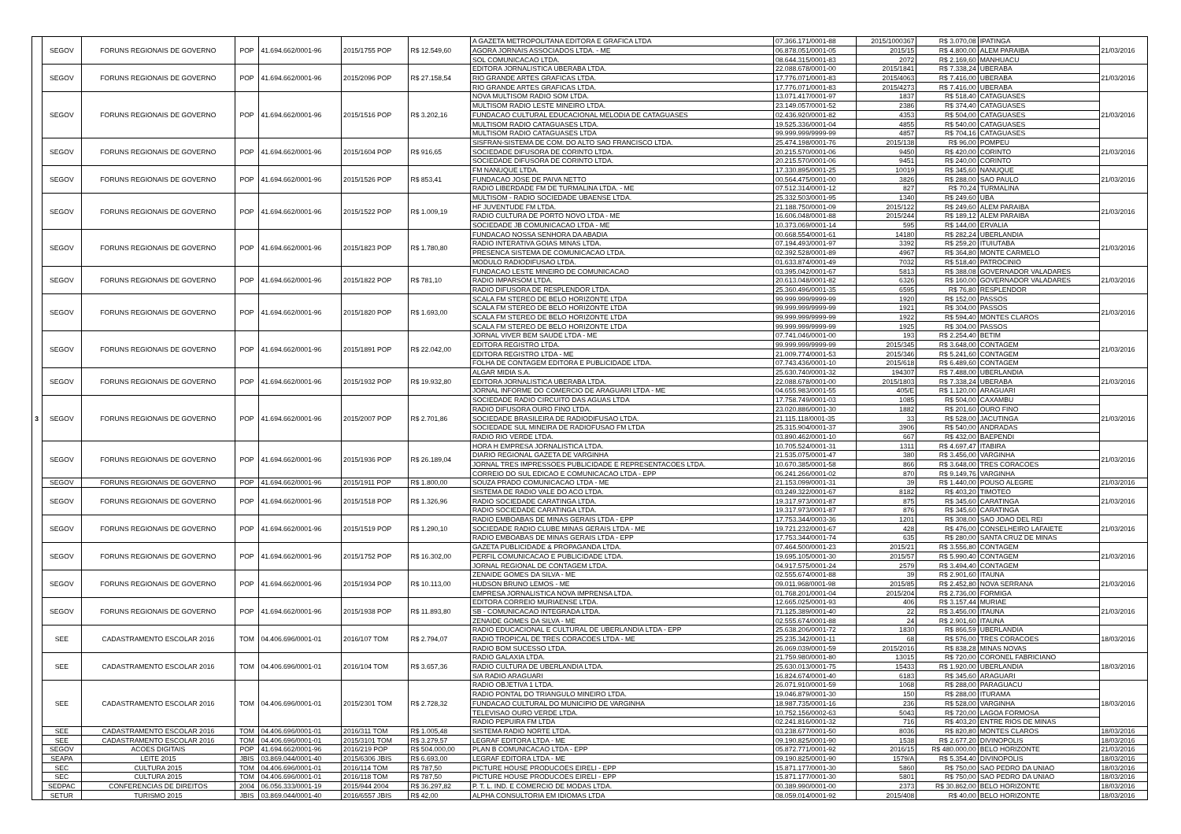| 3 | SEGOV | FORUNS REGIONAIS DE GOVERNO | POP | 41.694.662/0001-96 | 2015/1755 POP | R$ 12.549,60 | A GAZETA METROPOLITANA EDITORA E GRAFICA LTDA | 07.366.171/0001-88 | 2015/1000367 | R$ 3.070,08 | IPATINGA | 21/03/2016 |
| | | | | | | | AGORA JORNAIS ASSOCIADOS LTDA. - ME | 06.878.051/0001-05 | 2015/15 | R$ 4.800,00 | ALEM PARAIBA | |
| | | | | | | | SOL COMUNICACAO LTDA. | 08.644.315/0001-83 | 2072 | R$ 2.169,60 | MANHUACU | |
| | SEGOV | FORUNS REGIONAIS DE GOVERNO | POP | 41.694.662/0001-96 | 2015/2096 POP | R$ 27.158,54 | EDITORA JORNALISTICA UBERABA LTDA. | 22.088.678/0001-00 | 2015/1841 | R$ 7.338,24 | UBERABA | 21/03/2016 |
| | | | | | | | RIO GRANDE ARTES GRAFICAS LTDA. | 17.776.071/0001-83 | 2015/4063 | R$ 7.416,00 | UBERABA | |
| | | | | | | | RIO GRANDE ARTES GRAFICAS LTDA. | 17.776.071/0001-83 | 2015/4273 | R$ 7.416,00 | UBERABA | |
| | SEGOV | FORUNS REGIONAIS DE GOVERNO | POP | 41.694.662/0001-96 | 2015/1516 POP | R$ 3.202,16 | NOVA MULTISOM RADIO SOM LTDA. | 13.071.417/0001-97 | 1837 | R$ 518,40 | CATAGUASES | 21/03/2016 |
| | | | | | | | MULTISOM RADIO LESTE MINEIRO LTDA. | 23.149.057/0001-52 | 2386 | R$ 374,40 | CATAGUASES | |
| | | | | | | | FUNDACAO CULTURAL EDUCACIONAL MELODIA DE CATAGUASES | 02.436.920/0001-82 | 4353 | R$ 504,00 | CATAGUASES | |
| | | | | | | | MULTISOM RADIO CATAGUASES LTDA. | 19.525.336/0001-04 | 4855 | R$ 540,00 | CATAGUASES | |
| | | | | | | | MULTISOM RADIO CATAGUASES LTDA | 99.999.999/9999-99 | 4857 | R$ 704,16 | CATAGUASES | |
| | SEGOV | FORUNS REGIONAIS DE GOVERNO | POP | 41.694.662/0001-96 | 2015/1604 POP | R$ 916,65 | SISFRAN-SISTEMA DE COM. DO ALTO SAO FRANCISCO LTDA. | 25.474.198/0001-76 | 2015/138 | R$ 96,00 | POMPEU | 21/03/2016 |
| | | | | | | | SOCIEDADE DIFUSORA DE CORINTO LTDA. | 20.215.570/0001-06 | 9450 | R$ 420,00 | CORINTO | |
| | | | | | | | SOCIEDADE DIFUSORA DE CORINTO LTDA. | 20.215.570/0001-06 | 9451 | R$ 240,00 | CORINTO | |
| | SEGOV | FORUNS REGIONAIS DE GOVERNO | POP | 41.694.662/0001-96 | 2015/1526 POP | R$ 853,41 | FM NANUQUE LTDA. | 17.330.895/0001-25 | 10019 | R$ 345,60 | NANUQUE | 21/03/2016 |
| | | | | | | | FUNDACAO JOSE DE PAIVA NETTO | 00.564.475/0001-00 | 3826 | R$ 288,00 | SAO PAULO | |
| | | | | | | | RADIO LIBERDADE FM DE TURMALINA LTDA. - ME | 07.512.314/0001-12 | 827 | R$ 70,24 | TURMALINA | |
| | SEGOV | FORUNS REGIONAIS DE GOVERNO | POP | 41.694.662/0001-96 | 2015/1522 POP | R$ 1.009,19 | MULTISOM - RADIO SOCIEDADE UBAENSE LTDA. | 25.332.503/0001-95 | 1340 | R$ 249,60 | UBA | 21/03/2016 |
| | | | | | | | HF JUVENTUDE FM LTDA. | 21.188.750/0001-09 | 2015/122 | R$ 249,60 | ALEM PARAIBA | |
| | | | | | | | RADIO CULTURA DE PORTO NOVO LTDA - ME | 16.606.048/0001-88 | 2015/244 | R$ 189,12 | ALEM PARAIBA | |
| | | | | | | | SOCIEDADE JB COMUNICACAO LTDA - ME | 10.373.069/0001-14 | 595 | R$ 144,00 | ERVALIA | |
| | SEGOV | FORUNS REGIONAIS DE GOVERNO | POP | 41.694.662/0001-96 | 2015/1823 POP | R$ 1.780,80 | FUNDACAO NOSSA SENHORA DA ABADIA | 00.668.554/0001-61 | 14180 | R$ 282,24 | UBERLANDIA | 21/03/2016 |
| | | | | | | | RADIO INTERATIVA GOIAS MINAS LTDA. | 07.194.493/0001-97 | 3392 | R$ 259,20 | ITUIUTABA | |
| | | | | | | | PRESENCA SISTEMA DE COMUNICACAO LTDA. | 02.392.528/0001-89 | 4967 | R$ 364,80 | MONTE CARMELO | |
| | | | | | | | MODULO RADIODIFUSAO LTDA. | 01.633.874/0001-49 | 7032 | R$ 518,40 | PATROCINIO | |
| | SEGOV | FORUNS REGIONAIS DE GOVERNO | POP | 41.694.662/0001-96 | 2015/1822 POP | R$ 781,10 | FUNDACAO LESTE MINEIRO DE COMUNICACAO | 03.395.042/0001-67 | 5813 | R$ 388,08 | GOVERNADOR VALADARES | 21/03/2016 |
| | | | | | | | RADIO IMPARSOM LTDA. | 20.613.048/0001-82 | 6326 | R$ 160,00 | GOVERNADOR VALADARES | |
| | | | | | | | RADIO DIFUSORA DE RESPLENDOR LTDA. | 25.360.496/0001-35 | 6595 | R$ 76,80 | RESPLENDOR | |
| | SEGOV | FORUNS REGIONAIS DE GOVERNO | POP | 41.694.662/0001-96 | 2015/1820 POP | R$ 1.693,00 | SCALA FM STEREO DE BELO HORIZONTE LTDA | 99.999.999/9999-99 | 1920 | R$ 152,00 | PASSOS | 21/03/2016 |
| | | | | | | | SCALA FM STEREO DE BELO HORIZONTE LTDA | 99.999.999/9999-99 | 1921 | R$ 304,00 | PASSOS | |
| | | | | | | | SCALA FM STEREO DE BELO HORIZONTE LTDA | 99.999.999/9999-99 | 1922 | R$ 594,40 | MONTES CLAROS | |
| | | | | | | | SCALA FM STEREO DE BELO HORIZONTE LTDA | 99.999.999/9999-99 | 1925 | R$ 304,00 | PASSOS | |
| | SEGOV | FORUNS REGIONAIS DE GOVERNO | POP | 41.694.662/0001-96 | 2015/1891 POP | R$ 22.042,00 | JORNAL VIVER BEM SAUDE LTDA - ME | 07.741.046/0001-00 | 193 | R$ 2.254,40 | BETIM | 21/03/2016 |
| | | | | | | | EDITORA REGISTRO LTDA. | 99.999.999/9999-99 | 2015/345 | R$ 3.648,00 | CONTAGEM | |
| | | | | | | | EDITORA REGISTRO LTDA - ME | 21.009.774/0001-53 | 2015/346 | R$ 5.241,60 | CONTAGEM | |
| | | | | | | | FOLHA DE CONTAGEM EDITORA E PUBLICIDADE LTDA. | 07.743.436/0001-10 | 2015/618 | R$ 6.489,60 | CONTAGEM | |
| | SEGOV | FORUNS REGIONAIS DE GOVERNO | POP | 41.694.662/0001-96 | 2015/1932 POP | R$ 19.932,80 | ALGAR MIDIA S.A. | 25.630.740/0001-32 | 194307 | R$ 7.488,00 | UBERLANDIA | 21/03/2016 |
| | | | | | | | EDITORA JORNALISTICA UBERABA LTDA. | 22.088.678/0001-00 | 2015/1803 | R$ 7.338,24 | UBERABA | |
| | | | | | | | JORNAL INFORME DO COMERCIO DE ARAGUARI LTDA - ME | 04.655.983/0001-55 | 405/E | R$ 1.120,00 | ARAGUARI | |
| | SEGOV | FORUNS REGIONAIS DE GOVERNO | POP | 41.694.662/0001-96 | 2015/2007 POP | R$ 2.701,86 | SOCIEDADE RADIO CIRCUITO DAS AGUAS LTDA | 17.758.749/0001-03 | 1085 | R$ 504,00 | CAXAMBU | 21/03/2016 |
| | | | | | | | RADIO DIFUSORA OURO FINO LTDA. | 23.020.886/0001-30 | 1882 | R$ 201,60 | OURO FINO | |
| | | | | | | | SOCIEDADE BRASILEIRA DE RADIODIFUSAO LTDA. | 21.115.118/0001-35 | 33 | R$ 528,00 | JACUTINGA | |
| | | | | | | | SOCIEDADE SUL MINEIRA DE RADIOFUSAO FM LTDA | 25.315.904/0001-37 | 3906 | R$ 540,00 | ANDRADAS | |
| | | | | | | | RADIO RIO VERDE LTDA. | 03.890.462/0001-10 | 667 | R$ 432,00 | BAEPENDI | |
| | SEGOV | FORUNS REGIONAIS DE GOVERNO | POP | 41.694.662/0001-96 | 2015/1936 POP | R$ 26.189,04 | HORA H EMPRESA JORNALISTICA LTDA. | 10.705.524/0001-31 | 1311 | R$ 4.697,47 | ITABIRA | 21/03/2016 |
| | | | | | | | DIARIO REGIONAL GAZETA DE VARGINHA | 21.535.075/0001-47 | 380 | R$ 3.456,00 | VARGINHA | |
| | | | | | | | JORNAL TRES IMPRESSOES PUBLICIDADE E REPRESENTACOES LTDA. | 10.670.385/0001-58 | 866 | R$ 3.648,00 | TRES CORACOES | |
| | | | | | | | CORREIO DO SUL EDICAO E COMUNICACAO LTDA - EPP | 06.241.266/0001-02 | 870 | R$ 9.149,76 | VARGINHA | |
| | SEGOV | FORUNS REGIONAIS DE GOVERNO | POP | 41.694.662/0001-96 | 2015/1911 POP | R$ 1.800,00 | SOUZA PRADO COMUNICACAO LTDA - ME | 21.153.099/0001-31 | 39 | R$ 1.440,00 | POUSO ALEGRE | 21/03/2016 |
| | SEGOV | FORUNS REGIONAIS DE GOVERNO | POP | 41.694.662/0001-96 | 2015/1518 POP | R$ 1.326,96 | SISTEMA DE RADIO VALE DO ACO LTDA. | 03.249.322/0001-67 | 8182 | R$ 403,20 | TIMOTEO | 21/03/2016 |
| | | | | | | | RADIO SOCIEDADE CARATINGA LTDA. | 19.317.973/0001-87 | 875 | R$ 345,60 | CARATINGA | |
| | | | | | | | RADIO SOCIEDADE CARATINGA LTDA. | 19.317.973/0001-87 | 876 | R$ 345,60 | CARATINGA | |
| | SEGOV | FORUNS REGIONAIS DE GOVERNO | POP | 41.694.662/0001-96 | 2015/1519 POP | R$ 1.290,10 | RADIO EMBOABAS DE MINAS GERAIS LTDA - EPP | 17.753.344/0003-36 | 1201 | R$ 308,00 | SAO JOAO DEL REI | 21/03/2016 |
| | | | | | | | SOCIEDADE RADIO CLUBE MINAS GERAIS LTDA - ME | 19.721.232/0001-67 | 428 | R$ 476,00 | CONSELHEIRO LAFAIETE | |
| | | | | | | | RADIO EMBOABAS DE MINAS GERAIS LTDA - EPP | 17.753.344/0001-74 | 635 | R$ 280,00 | SANTA CRUZ DE MINAS | |
| | SEGOV | FORUNS REGIONAIS DE GOVERNO | POP | 41.694.662/0001-96 | 2015/1752 POP | R$ 16.302,00 | GAZETA PUBLICIDADE & PROPAGANDA LTDA. | 07.464.500/0001-23 | 2015/21 | R$ 3.556,80 | CONTAGEM | 21/03/2016 |
| | | | | | | | PERFIL COMUNICACAO E PUBLICIDADE LTDA. | 19.695.105/0001-30 | 2015/57 | R$ 5.990,40 | CONTAGEM | |
| | | | | | | | JORNAL REGIONAL DE CONTAGEM LTDA. | 04.917.575/0001-24 | 2579 | R$ 3.494,40 | CONTAGEM | |
| | SEGOV | FORUNS REGIONAIS DE GOVERNO | POP | 41.694.662/0001-96 | 2015/1934 POP | R$ 10.113,00 | ZENAIDE GOMES DA SILVA - ME | 02.555.674/0001-88 | 39 | R$ 2.901,60 | ITAUNA | 21/03/2016 |
| | | | | | | | HUDSON BRUNO LEMOS - ME | 09.011.968/0001-98 | 2015/85 | R$ 2.452,80 | NOVA SERRANA | |
| | | | | | | | EMPRESA JORNALISTICA NOVA IMPRENSA LTDA. | 01.768.201/0001-04 | 2015/204 | R$ 2.736,00 | FORMIGA | |
| | SEGOV | FORUNS REGIONAIS DE GOVERNO | POP | 41.694.662/0001-96 | 2015/1938 POP | R$ 11.893,80 | EDITORA CORREIO MURIAENSE LTDA. | 12.665.025/0001-93 | 406 | R$ 3.157,44 | MURIAE | 21/03/2016 |
| | | | | | | | SB - COMUNICACAO INTEGRADA LTDA. | 71.125.389/0001-40 | 22 | R$ 3.456,00 | ITAUNA | |
| | | | | | | | ZENAIDE GOMES DA SILVA - ME | 02.555.674/0001-88 | 24 | R$ 2.901,60 | ITAUNA | |
| | SEE | CADASTRAMENTO ESCOLAR 2016 | TOM | 04.406.696/0001-01 | 2016/107 TOM | R$ 2.794,07 | RADIO EDUCACIONAL E CULTURAL DE UBERLANDIA LTDA - EPP | 25.638.206/0001-72 | 1830 | R$ 866,59 | UBERLANDIA | 18/03/2016 |
| | | | | | | | RADIO TROPICAL DE TRES CORACOES LTDA - ME | 25.235.342/0001-11 | 68 | R$ 576,00 | TRES CORACOES | |
| | | | | | | | RADIO BOM SUCESSO LTDA. | 26.069.039/0001-59 | 2015/2016 | R$ 838,28 | MINAS NOVAS | |
| | SEE | CADASTRAMENTO ESCOLAR 2016 | TOM | 04.406.696/0001-01 | 2016/104 TOM | R$ 3.657,36 | RADIO GALAXIA LTDA. | 21.759.980/0001-80 | 13015 | R$ 720,00 | CORONEL FABRICIANO | 18/03/2016 |
| | | | | | | | RADIO CULTURA DE UBERLANDIA LTDA. | 25.630.013/0001-75 | 15433 | R$ 1.920,00 | UBERLANDIA | |
| | | | | | | | S/A RADIO ARAGUARI | 16.824.674/0001-40 | 6183 | R$ 345,60 | ARAGUARI | |
| | SEE | CADASTRAMENTO ESCOLAR 2016 | TOM | 04.406.696/0001-01 | 2015/2301 TOM | R$ 2.728,32 | RADIO OBJETIVA 1 LTDA. | 26.071.910/0001-59 | 1068 | R$ 288,00 | PARAGUACU | 18/03/2016 |
| | | | | | | | RADIO PONTAL DO TRIANGULO MINEIRO LTDA. | 19.046.879/0001-30 | 150 | R$ 288,00 | ITURAMA | |
| | | | | | | | FUNDACAO CULTURAL DO MUNICIPIO DE VARGINHA | 18.987.735/0001-16 | 236 | R$ 528,00 | VARGINHA | |
| | | | | | | | TELEVISAO OURO VERDE LTDA. | 10.752.156/0002-63 | 5043 | R$ 720,00 | LAGOA FORMOSA | |
| | | | | | | | RADIO PEPUIRA FM LTDA | 02.241.816/0001-32 | 716 | R$ 403,20 | ENTRE RIOS DE MINAS | |
| | SEE | CADASTRAMENTO ESCOLAR 2016 | TOM | 04.406.696/0001-01 | 2016/311 TOM | R$ 1.005,48 | SISTEMA RADIO NORTE LTDA. | 03.238.677/0001-50 | 8036 | R$ 820,80 | MONTES CLAROS | 18/03/2016 |
| | SEE | CADASTRAMENTO ESCOLAR 2016 | TOM | 04.406.696/0001-01 | 2015/3101 TOM | R$ 3.279,57 | LEGRAF EDITORA LTDA - ME | 09.190.825/0001-90 | 1538 | R$ 2.677,20 | DIVINOPOLIS | 18/03/2016 |
| | SEGOV | ACOES DIGITAIS | POP | 41.694.662/0001-96 | 2016/219 POP | R$ 504.000,00 | PLAN B COMUNICACAO LTDA - EPP | 05.872.771/0001-92 | 2016/15 | R$ 480.000,00 | BELO HORIZONTE | 21/03/2016 |
| | SEAPA | LEITE 2015 | JBIS | 03.869.044/0001-40 | 2015/6306 JBIS | R$ 6.693,00 | LEGRAF EDITORA LTDA - ME | 09.190.825/0001-90 | 1579/A | R$ 5.354,40 | DIVINOPOLIS | 18/03/2016 |
| | SEC | CULTURA 2015 | TOM | 04.406.696/0001-01 | 2016/114 TOM | R$ 787,50 | PICTURE HOUSE PRODUCOES EIRELI - EPP | 15.871.177/0001-30 | 5860 | R$ 750,00 | SAO PEDRO DA UNIAO | 18/03/2016 |
| | SEC | CULTURA 2015 | TOM | 04.406.696/0001-01 | 2016/118 TOM | R$ 787,50 | PICTURE HOUSE PRODUCOES EIRELI - EPP | 15.871.177/0001-30 | 5801 | R$ 750,00 | SAO PEDRO DA UNIAO | 18/03/2016 |
| | SEDPAC | CONFERENCIAS DE DIREITOS | 2004 | 06.056.333/0001-19 | 2015/944 2004 | R$ 36.297,82 | P. T. L. IND. E COMERCIO DE MODAS LTDA. | 00.389.990/0001-00 | 2373 | R$ 30.862,00 | BELO HORIZONTE | 18/03/2016 |
| | SETUR | TURISMO 2015 | JBIS | 03.869.044/0001-40 | 2016/6557 JBIS | R$ 42,00 | ALPHA CONSULTORIA EM IDIOMAS LTDA | 08.059.014/0001-92 | 2015/408 | R$ 40,00 | BELO HORIZONTE | 18/03/2016 |